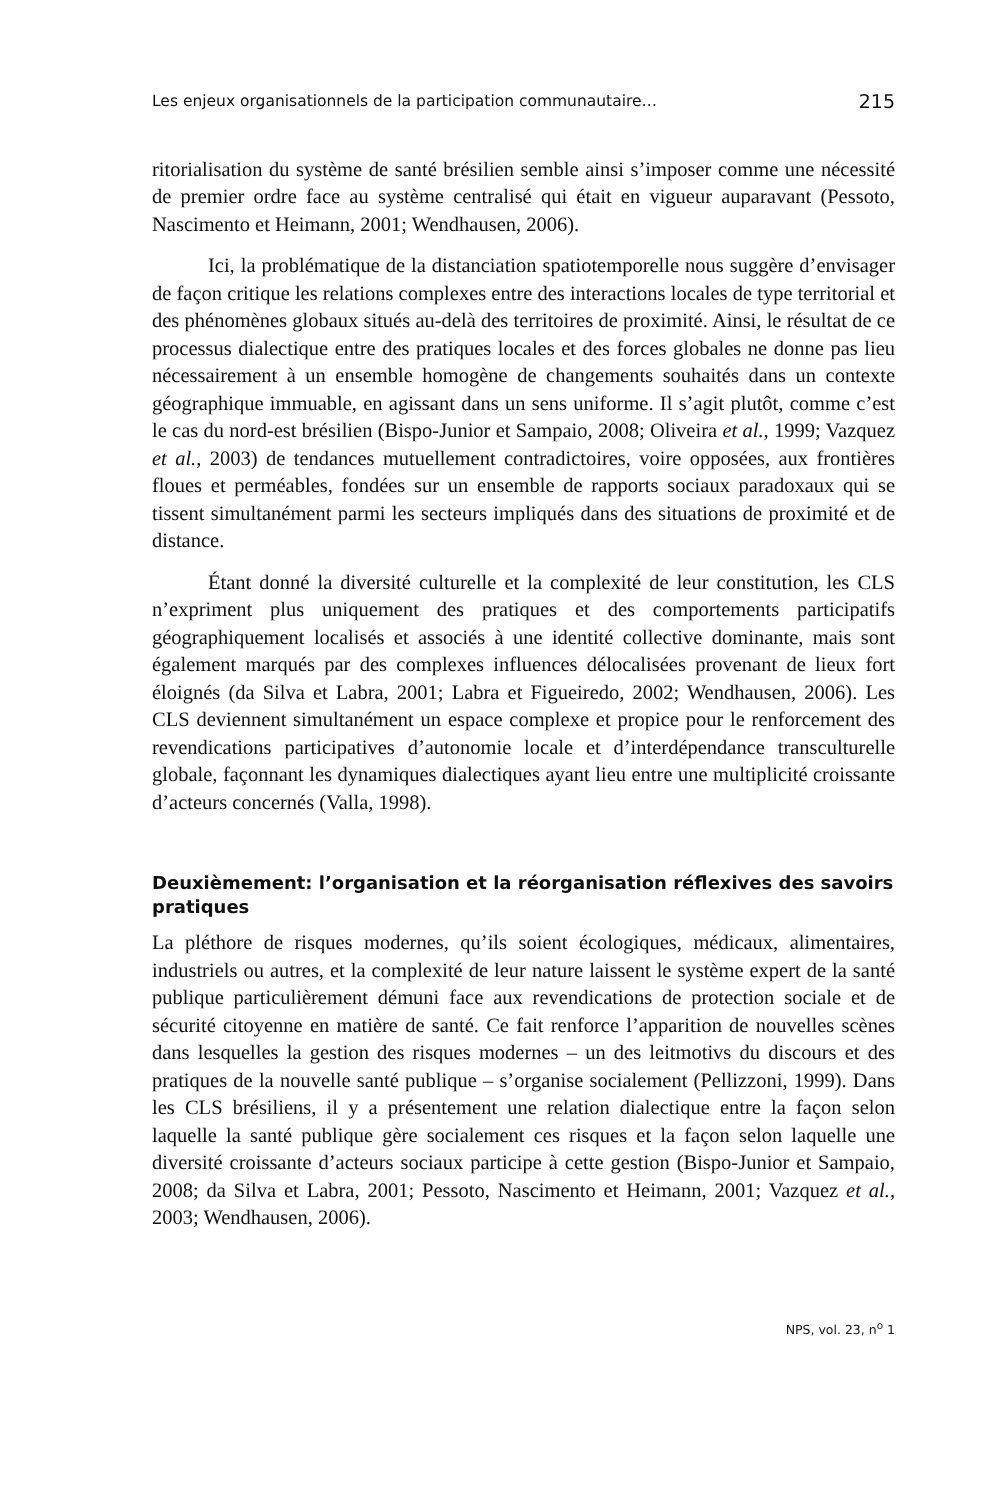Les enjeux organisationnels de la participation communautaire… 215
ritorialisation du système de santé brésilien semble ainsi s’imposer comme une nécessité de premier ordre face au système centralisé qui était en vigueur auparavant (Pessoto, Nascimento et Heimann, 2001; Wendhausen, 2006).
Ici, la problématique de la distanciation spatiotemporelle nous suggère d’envisager de façon critique les relations complexes entre des interactions locales de type territorial et des phénomènes globaux situés au-delà des territoires de proximité. Ainsi, le résultat de ce processus dialectique entre des pratiques locales et des forces globales ne donne pas lieu nécessairement à un ensemble homogène de changements souhaités dans un contexte géographique immuable, en agissant dans un sens uniforme. Il s’agit plutôt, comme c’est le cas du nord-est brésilien (Bispo-Junior et Sampaio, 2008; Oliveira et al., 1999; Vazquez et al., 2003) de tendances mutuellement contradictoires, voire opposées, aux frontières floues et perméables, fondées sur un ensemble de rapports sociaux paradoxaux qui se tissent simultanément parmi les secteurs impliqués dans des situations de proximité et de distance.
Étant donné la diversité culturelle et la complexité de leur constitution, les CLS n’expriment plus uniquement des pratiques et des comportements participatifs géographiquement localisés et associés à une identité collective dominante, mais sont également marqués par des complexes influences délocalisées provenant de lieux fort éloignés (da Silva et Labra, 2001; Labra et Figueiredo, 2002; Wendhausen, 2006). Les CLS deviennent simultanément un espace complexe et propice pour le renforcement des revendications participatives d’autonomie locale et d’interdépendance transculturelle globale, façonnant les dynamiques dialectiques ayant lieu entre une multiplicité croissante d’acteurs concernés (Valla, 1998).
Deuxièmement: l’organisation et la réorganisation réflexives des savoirs pratiques
La pléthore de risques modernes, qu’ils soient écologiques, médicaux, alimentaires, industriels ou autres, et la complexité de leur nature laissent le système expert de la santé publique particulièrement démuni face aux revendications de protection sociale et de sécurité citoyenne en matière de santé. Ce fait renforce l’apparition de nouvelles scènes dans lesquelles la gestion des risques modernes – un des leitmotivs du discours et des pratiques de la nouvelle santé publique – s’organise socialement (Pellizzoni, 1999). Dans les CLS brésiliens, il y a présentement une relation dialectique entre la façon selon laquelle la santé publique gère socialement ces risques et la façon selon laquelle une diversité croissante d’acteurs sociaux participe à cette gestion (Bispo-Junior et Sampaio, 2008; da Silva et Labra, 2001; Pessoto, Nascimento et Heimann, 2001; Vazquez et al., 2003; Wendhausen, 2006).
NPS, vol. 23, n<sup>o</sup> 1